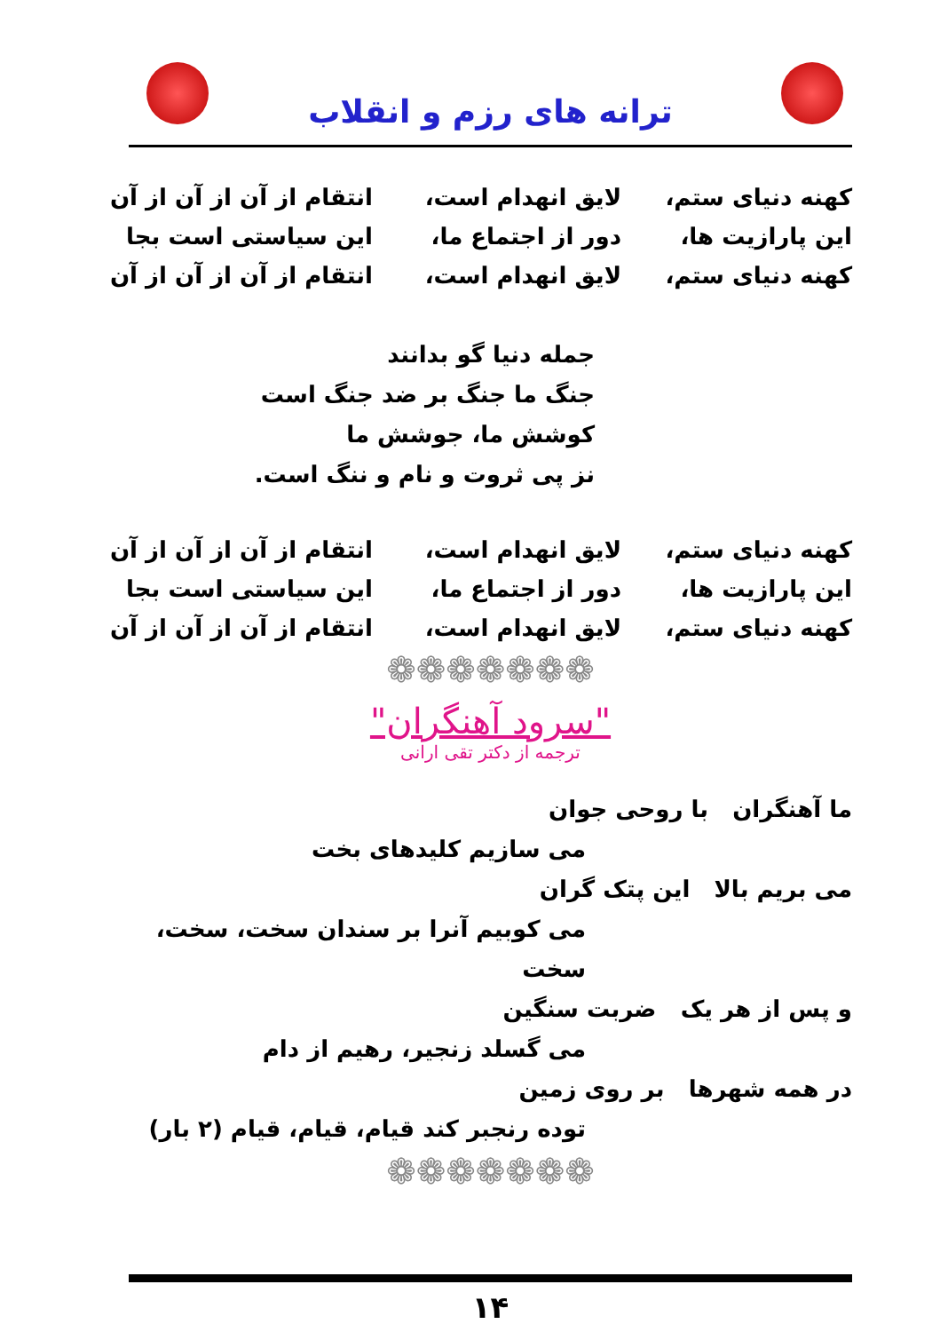ترانه های رزم و انقلاب
کهنه دنیای ستم، لایق انهدام است، انتقام از آن از آن از آن
این پارازیت ها، دور از اجتماع ما، این سیاستی است بجا
کهنه دنیای ستم، لایق انهدام است، انتقام از آن از آن از آن
جمله دنیا گو بدانند
جنگ ما جنگ بر ضد جنگ است
کوشش ما، جوشش ما
نز پی ثروت و نام و ننگ است.
کهنه دنیای ستم، لایق انهدام است، انتقام از آن از آن از آن
این پارازیت ها، دور از اجتماع ما، این سیاستی است بجا
کهنه دنیای ستم، لایق انهدام است، انتقام از آن از آن از آن
❁❁❁❁❁❁❁
"سرود آهنگران"
ترجمه از دکتر تقی ارانی
ما آهنگران با روحی جوان
می سازیم کلیدهای بخت
می بریم بالا این پتک گران
می کوبیم آنرا بر سندان سخت، سخت، سخت
و پس از هر یک ضربت سنگین
می گسلد زنجیر، رهیم از دام
در همه شهرها بر روی زمین
توده رنجبر کند قیام، قیام، قیام (۲ بار)
❁❁❁❁❁❁❁
۱۴